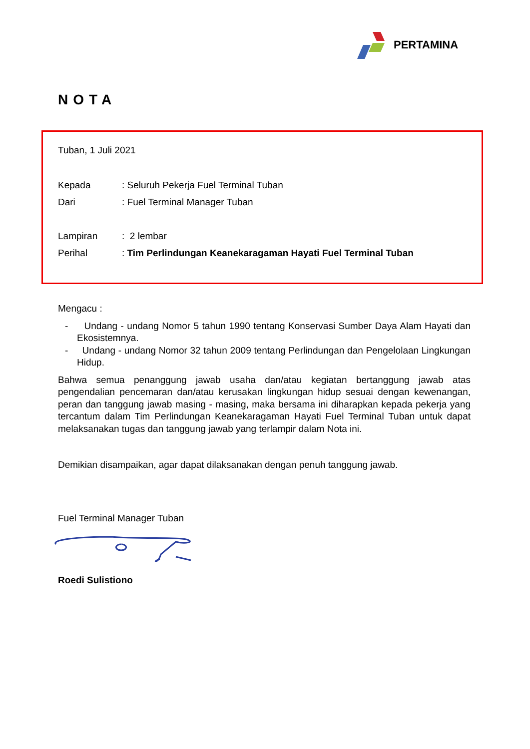PERTAMINA
NOTA
Tuban, 1 Juli 2021
Kepada : Seluruh Pekerja Fuel Terminal Tuban
Dari : Fuel Terminal Manager Tuban
Lampiran : 2 lembar
Perihal : Tim Perlindungan Keanekaragaman Hayati Fuel Terminal Tuban
Mengacu :
- Undang - undang Nomor 5 tahun 1990 tentang Konservasi Sumber Daya Alam Hayati dan Ekosistemnya.
- Undang - undang Nomor 32 tahun 2009 tentang Perlindungan dan Pengelolaan Lingkungan Hidup.
Bahwa semua penanggung jawab usaha dan/atau kegiatan bertanggung jawab atas pengendalian pencemaran dan/atau kerusakan lingkungan hidup sesuai dengan kewenangan, peran dan tanggung jawab masing - masing, maka bersama ini diharapkan kepada pekerja yang tercantum dalam Tim Perlindungan Keanekaragaman Hayati Fuel Terminal Tuban untuk dapat melaksanakan tugas dan tanggung jawab yang terlampir dalam Nota ini.
Demikian disampaikan, agar dapat dilaksanakan dengan penuh tanggung jawab.
Fuel Terminal Manager Tuban
Roedi Sulistiono